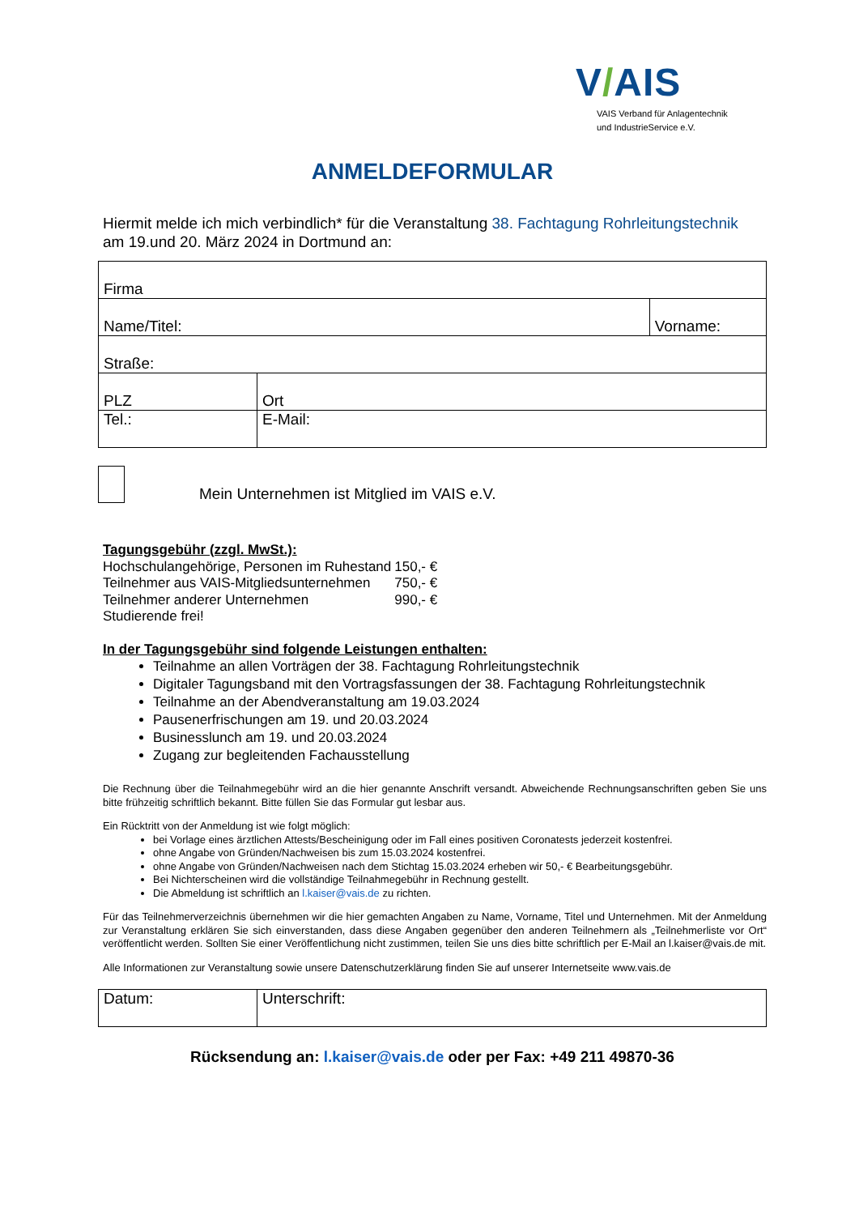V/AIS
VAIS Verband für Anlagentechnik
und IndustrieService e.V.
ANMELDEFORMULAR
Hiermit melde ich mich verbindlich* für die Veranstaltung 38. Fachtagung Rohrleitungstechnik
am 19.und 20. März 2024 in Dortmund an:
| Firma | | |
| Name/Titel: | | Vorname: |
| Straße: | | |
| PLZ | Ort | |
| Tel.: | E-Mail: | |
Mein Unternehmen ist Mitglied im VAIS e.V.
Tagungsgebühr (zzgl. MwSt.):
| Hochschulangehörige, Personen im Ruhestand | 150,- € |
| Teilnehmer aus VAIS-Mitgliedsunternehmen | 750,- € |
| Teilnehmer anderer Unternehmen | 990,- € |
Studierende frei!
In der Tagungsgebühr sind folgende Leistungen enthalten:
Teilnahme an allen Vorträgen der 38. Fachtagung Rohrleitungstechnik
Digitaler Tagungsband mit den Vortragsfassungen der 38. Fachtagung Rohrleitungstechnik
Teilnahme an der Abendveranstaltung am 19.03.2024
Pausenerfrischungen am 19. und 20.03.2024
Businesslunch am 19. und 20.03.2024
Zugang zur begleitenden Fachausstellung
Die Rechnung über die Teilnahmegebühr wird an die hier genannte Anschrift versandt. Abweichende Rechnungsanschriften geben Sie uns bitte frühzeitig schriftlich bekannt. Bitte füllen Sie das Formular gut lesbar aus.
Ein Rücktritt von der Anmeldung ist wie folgt möglich:
bei Vorlage eines ärztlichen Attests/Bescheinigung oder im Fall eines positiven Coronatests jederzeit kostenfrei.
ohne Angabe von Gründen/Nachweisen bis zum 15.03.2024 kostenfrei.
ohne Angabe von Gründen/Nachweisen nach dem Stichtag 15.03.2024 erheben wir 50,- € Bearbeitungsgebühr.
Bei Nichterscheinen wird die vollständige Teilnahmegebühr in Rechnung gestellt.
Die Abmeldung ist schriftlich an l.kaiser@vais.de zu richten.
Für das Teilnehmerverzeichnis übernehmen wir die hier gemachten Angaben zu Name, Vorname, Titel und Unternehmen. Mit der Anmeldung zur Veranstaltung erklären Sie sich einverstanden, dass diese Angaben gegenüber den anderen Teilnehmern als „Teilnehmerliste vor Ort“ veröffentlicht werden. Sollten Sie einer Veröffentlichung nicht zustimmen, teilen Sie uns dies bitte schriftlich per E-Mail an l.kaiser@vais.de mit.
Alle Informationen zur Veranstaltung sowie unsere Datenschutzerklärung finden Sie auf unserer Internetseite www.vais.de
| Datum: | Unterschrift: |
Rücksendung an: l.kaiser@vais.de oder per Fax: +49 211 49870-36